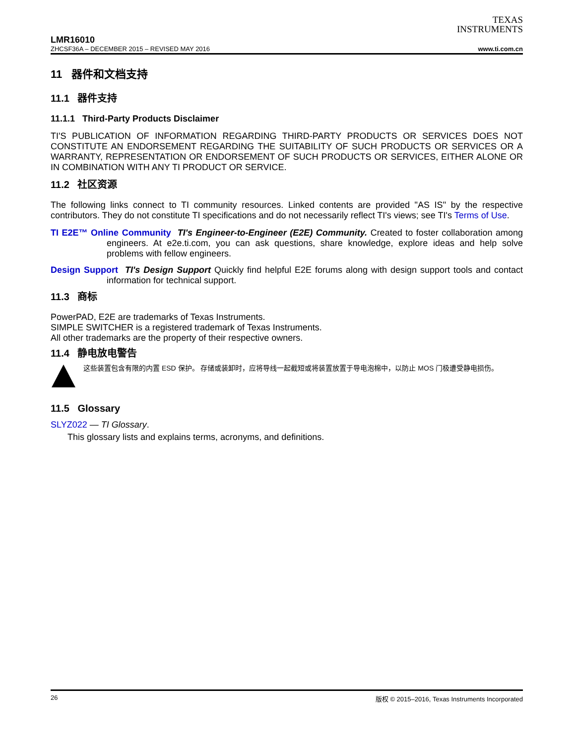TEXAS
INSTRUMENTS
LMR16010
ZHCSF36A – DECEMBER 2015 – REVISED MAY 2016 www.ti.com.cn
11 器件和文档支持
11.1 器件支持
11.1.1 Third-Party Products Disclaimer
TI'S PUBLICATION OF INFORMATION REGARDING THIRD-PARTY PRODUCTS OR SERVICES DOES NOT CONSTITUTE AN ENDORSEMENT REGARDING THE SUITABILITY OF SUCH PRODUCTS OR SERVICES OR A WARRANTY, REPRESENTATION OR ENDORSEMENT OF SUCH PRODUCTS OR SERVICES, EITHER ALONE OR IN COMBINATION WITH ANY TI PRODUCT OR SERVICE.
11.2 社区资源
The following links connect to TI community resources. Linked contents are provided "AS IS" by the respective contributors. They do not constitute TI specifications and do not necessarily reflect TI's views; see TI's Terms of Use.
TI E2E™ Online Community TI's Engineer-to-Engineer (E2E) Community. Created to foster collaboration among engineers. At e2e.ti.com, you can ask questions, share knowledge, explore ideas and help solve problems with fellow engineers.
Design Support TI's Design Support Quickly find helpful E2E forums along with design support tools and contact information for technical support.
11.3 商标
PowerPAD, E2E are trademarks of Texas Instruments.
SIMPLE SWITCHER is a registered trademark of Texas Instruments.
All other trademarks are the property of their respective owners.
11.4 静电放电警告
这些装置包含有限的内置 ESD 保护。 存储或装卸时，应将导线一起截短或将装置放置于导电泡棉中，以防止 MOS 门极遭受静电损伤。
11.5 Glossary
SLYZ022 — TI Glossary.
This glossary lists and explains terms, acronyms, and definitions.
26 版权 © 2015–2016, Texas Instruments Incorporated